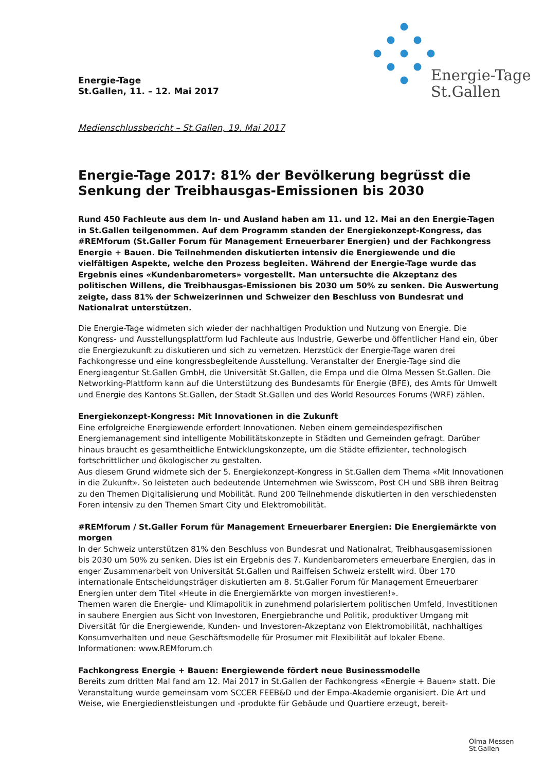Energie-Tage
St.Gallen
Energie-Tage
St.Gallen, 11. – 12. Mai 2017
Medienschlussbericht – St.Gallen, 19. Mai 2017
Energie-Tage 2017: 81% der Bevölkerung begrüsst die Senkung der Treibhausgas-Emissionen bis 2030
Rund 450 Fachleute aus dem In- und Ausland haben am 11. und 12. Mai an den Energie-Tagen in St.Gallen teilgenommen. Auf dem Programm standen der Energiekonzept-Kongress, das #REMforum (St.Galler Forum für Management Erneuerbarer Energien) und der Fachkongress Energie + Bauen. Die Teilnehmenden diskutierten intensiv die Energiewende und die vielfältigen Aspekte, welche den Prozess begleiten. Während der Energie-Tage wurde das Ergebnis eines «Kundenbarometers» vorgestellt. Man untersuchte die Akzeptanz des politischen Willens, die Treibhausgas-Emissionen bis 2030 um 50% zu senken. Die Auswertung zeigte, dass 81% der Schweizerinnen und Schweizer den Beschluss von Bundesrat und Nationalrat unterstützen.
Die Energie-Tage widmeten sich wieder der nachhaltigen Produktion und Nutzung von Energie. Die Kongress- und Ausstellungsplattform lud Fachleute aus Industrie, Gewerbe und öffentlicher Hand ein, über die Energiezukunft zu diskutieren und sich zu vernetzen. Herzstück der Energie-Tage waren drei Fachkongresse und eine kongressbegleitende Ausstellung. Veranstalter der Energie-Tage sind die Energieagentur St.Gallen GmbH, die Universität St.Gallen, die Empa und die Olma Messen St.Gallen. Die Networking-Plattform kann auf die Unterstützung des Bundesamts für Energie (BFE), des Amts für Umwelt und Energie des Kantons St.Gallen, der Stadt St.Gallen und des World Resources Forums (WRF) zählen.
Energiekonzept-Kongress: Mit Innovationen in die Zukunft
Eine erfolgreiche Energiewende erfordert Innovationen. Neben einem gemeindespezifischen Energiemanagement sind intelligente Mobilitätskonzepte in Städten und Gemeinden gefragt. Darüber hinaus braucht es gesamtheitliche Entwicklungskonzepte, um die Städte effizienter, technologisch fortschrittlicher und ökologischer zu gestalten.
Aus diesem Grund widmete sich der 5. Energiekonzept-Kongress in St.Gallen dem Thema «Mit Innovationen in die Zukunft». So leisteten auch bedeutende Unternehmen wie Swisscom, Post CH und SBB ihren Beitrag zu den Themen Digitalisierung und Mobilität. Rund 200 Teilnehmende diskutierten in den verschiedensten Foren intensiv zu den Themen Smart City und Elektromobilität.
#REMforum / St.Galler Forum für Management Erneuerbarer Energien: Die Energiemärkte von morgen
In der Schweiz unterstützen 81% den Beschluss von Bundesrat und Nationalrat, Treibhausgasemissionen bis 2030 um 50% zu senken. Dies ist ein Ergebnis des 7. Kundenbarometers erneuerbare Energien, das in enger Zusammenarbeit von Universität St.Gallen und Raiffeisen Schweiz erstellt wird. Über 170 internationale Entscheidungsträger diskutierten am 8. St.Galler Forum für Management Erneuerbarer Energien unter dem Titel «Heute in die Energiemärkte von morgen investieren!».
Themen waren die Energie- und Klimapolitik in zunehmend polarisiertem politischen Umfeld, Investitionen in saubere Energien aus Sicht von Investoren, Energiebranche und Politik, produktiver Umgang mit Diversität für die Energiewende, Kunden- und Investoren-Akzeptanz von Elektromobilität, nachhaltiges Konsumverhalten und neue Geschäftsmodelle für Prosumer mit Flexibilität auf lokaler Ebene.
Informationen: www.REMforum.ch
Fachkongress Energie + Bauen: Energiewende fördert neue Businessmodelle
Bereits zum dritten Mal fand am 12. Mai 2017 in St.Gallen der Fachkongress «Energie + Bauen» statt. Die Veranstaltung wurde gemeinsam vom SCCER FEEB&D und der Empa-Akademie organisiert. Die Art und Weise, wie Energiedienstleistungen und -produkte für Gebäude und Quartiere erzeugt, bereit-
Olma Messen
St.Gallen